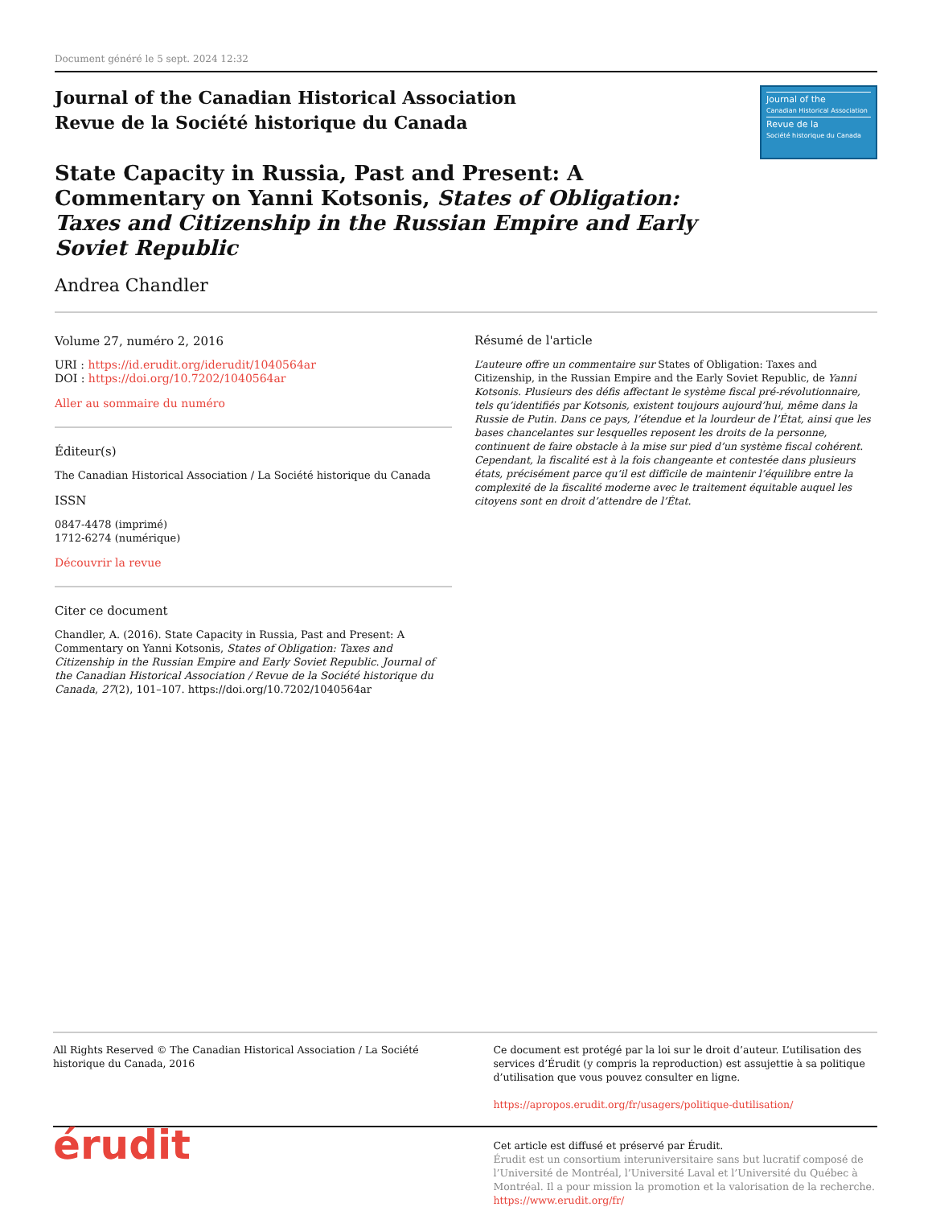Document généré le 5 sept. 2024 12:32
Journal of the Canadian Historical Association
Revue de la Société historique du Canada
Journal of the
Canadian Historical Association
Revue de la
Société historique du Canada
State Capacity in Russia, Past and Present: A Commentary on Yanni Kotsonis, States of Obligation: Taxes and Citizenship in the Russian Empire and Early Soviet Republic
Andrea Chandler
Volume 27, numéro 2, 2016
URI : https://id.erudit.org/iderudit/1040564ar
DOI : https://doi.org/10.7202/1040564ar
Aller au sommaire du numéro
Éditeur(s)
The Canadian Historical Association / La Société historique du Canada
ISSN
0847-4478 (imprimé)
1712-6274 (numérique)
Découvrir la revue
Citer ce document
Chandler, A. (2016). State Capacity in Russia, Past and Present: A Commentary on Yanni Kotsonis, States of Obligation: Taxes and Citizenship in the Russian Empire and Early Soviet Republic. Journal of the Canadian Historical Association / Revue de la Société historique du Canada, 27(2), 101–107. https://doi.org/10.7202/1040564ar
Résumé de l'article
L’auteure offre un commentaire sur States of Obligation: Taxes and Citizenship, in the Russian Empire and the Early Soviet Republic, de Yanni Kotsonis. Plusieurs des défis affectant le système fiscal pré-révolutionnaire, tels qu’identifiés par Kotsonis, existent toujours aujourd’hui, même dans la Russie de Putin. Dans ce pays, l’étendue et la lourdeur de l’État, ainsi que les bases chancelantes sur lesquelles reposent les droits de la personne, continuent de faire obstacle à la mise sur pied d’un système fiscal cohérent. Cependant, la fiscalité est à la fois changeante et contestée dans plusieurs états, précisément parce qu’il est difficile de maintenir l’équilibre entre la complexité de la fiscalité moderne avec le traitement équitable auquel les citoyens sont en droit d’attendre de l’État.
All Rights Reserved © The Canadian Historical Association / La Société historique du Canada, 2016
Ce document est protégé par la loi sur le droit d’auteur. L’utilisation des services d’Érudit (y compris la reproduction) est assujettie à sa politique d’utilisation que vous pouvez consulter en ligne.
https://apropos.erudit.org/fr/usagers/politique-dutilisation/
érudit
Cet article est diffusé et préservé par Érudit.
Érudit est un consortium interuniversitaire sans but lucratif composé de l’Université de Montréal, l’Université Laval et l’Université du Québec à Montréal. Il a pour mission la promotion et la valorisation de la recherche.
https://www.erudit.org/fr/